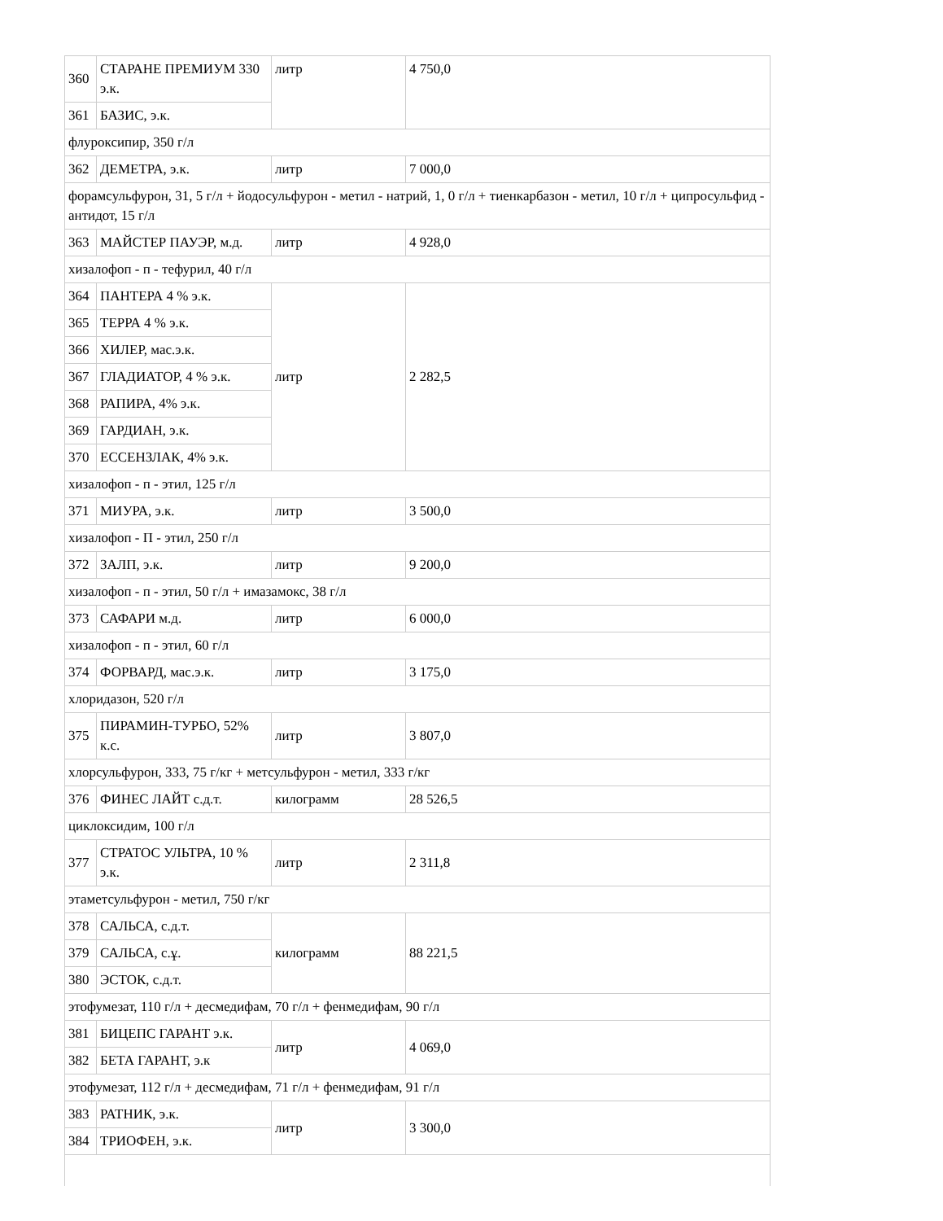| 360 | СТАРАНЕ ПРЕМИУМ 330 э.к. | литр | 4 750,0 |
| 361 | БАЗИС, э.к. | | |
| флуроксипир, 350 г/л | | | |
| 362 | ДЕМЕТРА, э.к. | литр | 7 000,0 |
| форамсульфурон, 31, 5 г/л + йодосульфурон - метил - натрий, 1, 0 г/л + тиенкарбазон - метил, 10 г/л + ципросульфид - антидот, 15 г/л | | | |
| 363 | МАЙСТЕР ПАУЭР, м.д. | литр | 4 928,0 |
| хизалофоп - п - тефурил, 40 г/л | | | |
| 364 | ПАНТЕРА 4 % э.к. | литр | 2 282,5 |
| 365 | ТЕРРА 4 % э.к. | | |
| 366 | ХИЛЕР, мас.э.к. | | |
| 367 | ГЛАДИАТОР, 4 % э.к. | | |
| 368 | РАПИРА, 4% э.к. | | |
| 369 | ГАРДИАН, э.к. | | |
| 370 | ЕССЕНЗЛАК, 4% э.к. | | |
| хизалофоп - п - этил, 125 г/л | | | |
| 371 | МИУРА, э.к. | литр | 3 500,0 |
| хизалофоп - П - этил, 250 г/л | | | |
| 372 | ЗАЛП, э.к. | литр | 9 200,0 |
| хизалофоп - п - этил, 50 г/л + имазамокс, 38 г/л | | | |
| 373 | САФАРИ м.д. | литр | 6 000,0 |
| хизалофоп - п - этил, 60 г/л | | | |
| 374 | ФОРВАРД, мас.э.к. | литр | 3 175,0 |
| хлоридазон, 520 г/л | | | |
| 375 | ПИРАМИН-ТУРБО, 52% к.с. | литр | 3 807,0 |
| хлорсульфурон, 333, 75 г/кг + метсульфурон - метил, 333 г/кг | | | |
| 376 | ФИНЕС ЛАЙТ с.д.т. | килограмм | 28 526,5 |
| циклоксидим, 100 г/л | | | |
| 377 | СТРАТОС УЛЬТРА, 10 % э.к. | литр | 2 311,8 |
| этаметсульфурон - метил, 750 г/кг | | | |
| 378 | САЛЬСА, с.д.т. | килограмм | 88 221,5 |
| 379 | САЛЬСА, с.ұ. | | |
| 380 | ЭСТОК, с.д.т. | | |
| этофумезат, 110 г/л + десмедифам, 70 г/л + фенмедифам, 90 г/л | | | |
| 381 | БИЦЕПС ГАРАНТ э.к. | литр | 4 069,0 |
| 382 | БЕТА ГАРАНТ, э.к | | |
| этофумезат, 112 г/л + десмедифам, 71 г/л + фенмедифам, 91 г/л | | | |
| 383 | РАТНИК, э.к. | литр | 3 300,0 |
| 384 | ТРИОФЕН, э.к. | | |